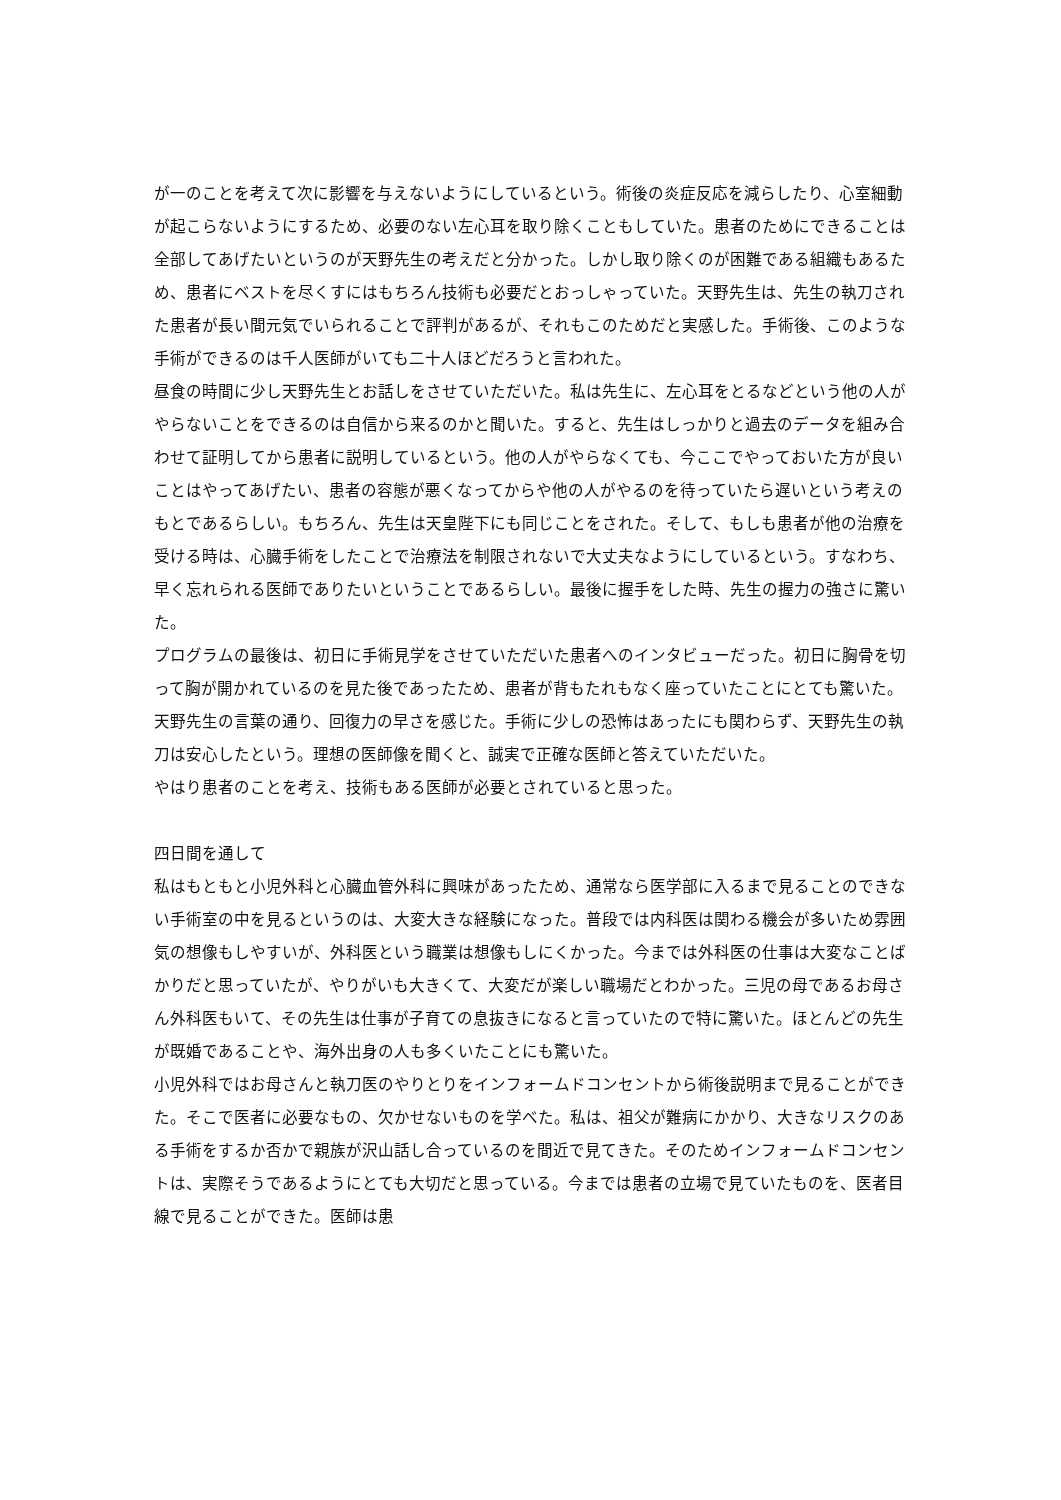が一のことを考えて次に影響を与えないようにしているという。術後の炎症反応を減らしたり、心室細動が起こらないようにするため、必要のない左心耳を取り除くこともしていた。患者のためにできることは全部してあげたいというのが天野先生の考えだと分かった。しかし取り除くのが困難である組織もあるため、患者にベストを尽くすにはもちろん技術も必要だとおっしゃっていた。天野先生は、先生の執刀された患者が長い間元気でいられることで評判があるが、それもこのためだと実感した。手術後、このような手術ができるのは千人医師がいても二十人ほどだろうと言われた。
昼食の時間に少し天野先生とお話しをさせていただいた。私は先生に、左心耳をとるなどという他の人がやらないことをできるのは自信から来るのかと聞いた。すると、先生はしっかりと過去のデータを組み合わせて証明してから患者に説明しているという。他の人がやらなくても、今ここでやっておいた方が良いことはやってあげたい、患者の容態が悪くなってからや他の人がやるのを待っていたら遅いという考えのもとであるらしい。もちろん、先生は天皇陛下にも同じことをされた。そして、もしも患者が他の治療を受ける時は、心臓手術をしたことで治療法を制限されないで大丈夫なようにしているという。すなわち、早く忘れられる医師でありたいということであるらしい。最後に握手をした時、先生の握力の強さに驚いた。
プログラムの最後は、初日に手術見学をさせていただいた患者へのインタビューだった。初日に胸骨を切って胸が開かれているのを見た後であったため、患者が背もたれもなく座っていたことにとても驚いた。天野先生の言葉の通り、回復力の早さを感じた。手術に少しの恐怖はあったにも関わらず、天野先生の執刀は安心したという。理想の医師像を聞くと、誠実で正確な医師と答えていただいた。
やはり患者のことを考え、技術もある医師が必要とされていると思った。
四日間を通して
私はもともと小児外科と心臓血管外科に興味があったため、通常なら医学部に入るまで見ることのできない手術室の中を見るというのは、大変大きな経験になった。普段では内科医は関わる機会が多いため雰囲気の想像もしやすいが、外科医という職業は想像もしにくかった。今までは外科医の仕事は大変なことばかりだと思っていたが、やりがいも大きくて、大変だが楽しい職場だとわかった。三児の母であるお母さん外科医もいて、その先生は仕事が子育ての息抜きになると言っていたので特に驚いた。ほとんどの先生が既婚であることや、海外出身の人も多くいたことにも驚いた。
小児外科ではお母さんと執刀医のやりとりをインフォームドコンセントから術後説明まで見ることができた。そこで医者に必要なもの、欠かせないものを学べた。私は、祖父が難病にかかり、大きなリスクのある手術をするか否かで親族が沢山話し合っているのを間近で見てきた。そのためインフォームドコンセントは、実際そうであるようにとても大切だと思っている。今までは患者の立場で見ていたものを、医者目線で見ることができた。医師は患